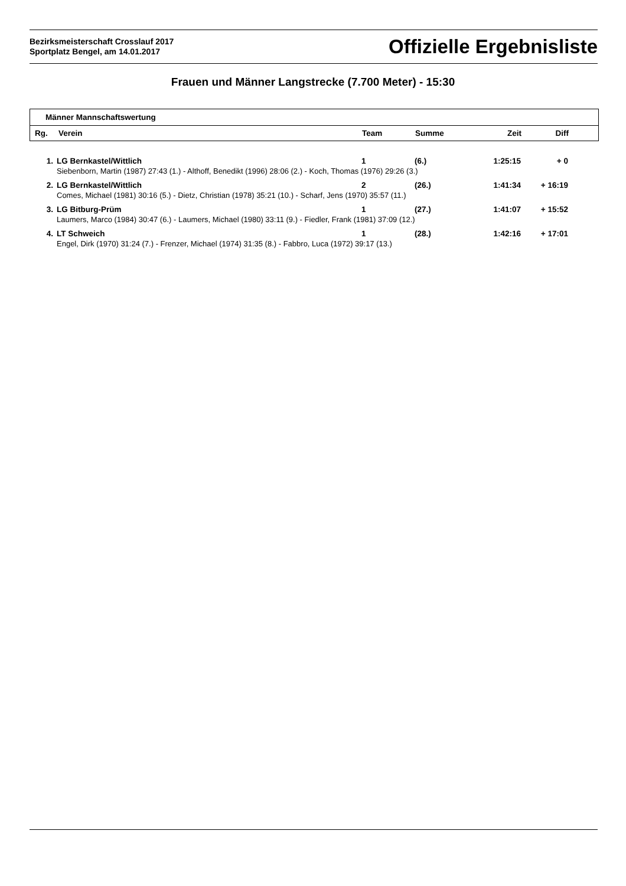Bezirksmeisterschaft Crosslauf 2017
Sportplatz Bengel, am 14.01.2017
Offizielle Ergebnisliste
Frauen und Männer Langstrecke (7.700 Meter) - 15:30
Männer Mannschaftswertung
| Rg. | Verein | Team | Summe | Zeit | Diff | |
| --- | --- | --- | --- | --- | --- | --- |
| 1. | LG Bernkastel/Wittlich | 1 | (6.) | 1:25:15 | + 0 | |
| | Siebenborn, Martin (1987) 27:43 (1.) - Althoff, Benedikt (1996) 28:06 (2.) - Koch, Thomas (1976) 29:26 (3.) | | | | | |
| 2. | LG Bernkastel/Wittlich | 2 | (26.) | 1:41:34 | + 16:19 | |
| | Comes, Michael (1981) 30:16 (5.) - Dietz, Christian (1978) 35:21 (10.) - Scharf, Jens (1970) 35:57 (11.) | | | | | |
| 3. | LG Bitburg-Prüm | 1 | (27.) | 1:41:07 | + 15:52 | |
| | Laumers, Marco (1984) 30:47 (6.) - Laumers, Michael (1980) 33:11 (9.) - Fiedler, Frank (1981) 37:09 (12.) | | | | | |
| 4. | LT Schweich | 1 | (28.) | 1:42:16 | + 17:01 | |
| | Engel, Dirk (1970) 31:24 (7.) - Frenzer, Michael (1974) 31:35 (8.) - Fabbro, Luca (1972) 39:17 (13.) | | | | | |